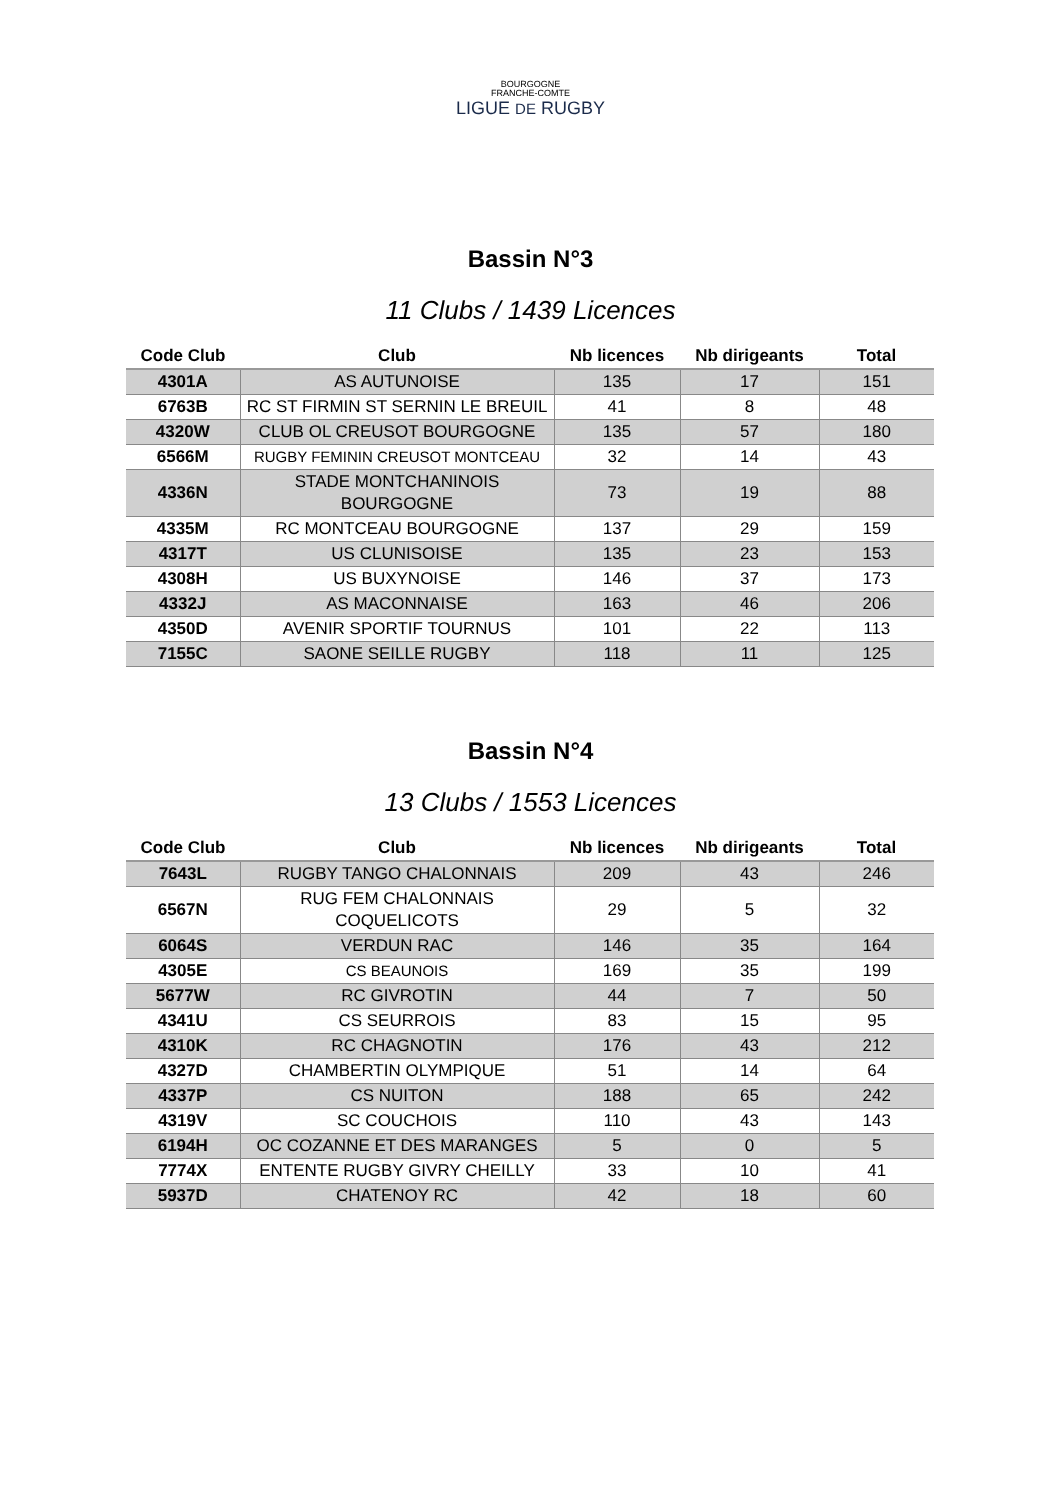BOURGOGNE
FRANCHE-COMTE
LIGUE DE RUGBY
Bassin N°3
11 Clubs / 1439 Licences
| Code Club | Club | Nb licences | Nb dirigeants | Total |
| --- | --- | --- | --- | --- |
| 4301A | AS AUTUNOISE | 135 | 17 | 151 |
| 6763B | RC ST FIRMIN ST SERNIN LE BREUIL | 41 | 8 | 48 |
| 4320W | CLUB OL CREUSOT BOURGOGNE | 135 | 57 | 180 |
| 6566M | RUGBY FEMININ CREUSOT MONTCEAU | 32 | 14 | 43 |
| 4336N | STADE MONTCHANINOIS BOURGOGNE | 73 | 19 | 88 |
| 4335M | RC MONTCEAU BOURGOGNE | 137 | 29 | 159 |
| 4317T | US CLUNISOISE | 135 | 23 | 153 |
| 4308H | US BUXYNOISE | 146 | 37 | 173 |
| 4332J | AS MACONNAISE | 163 | 46 | 206 |
| 4350D | AVENIR SPORTIF TOURNUS | 101 | 22 | 113 |
| 7155C | SAONE SEILLE RUGBY | 118 | 11 | 125 |
Bassin N°4
13 Clubs / 1553 Licences
| Code Club | Club | Nb licences | Nb dirigeants | Total |
| --- | --- | --- | --- | --- |
| 7643L | RUGBY TANGO CHALONNAIS | 209 | 43 | 246 |
| 6567N | RUG FEM CHALONNAIS COQUELICOTS | 29 | 5 | 32 |
| 6064S | VERDUN RAC | 146 | 35 | 164 |
| 4305E | CS BEAUNOIS | 169 | 35 | 199 |
| 5677W | RC GIVROTIN | 44 | 7 | 50 |
| 4341U | CS SEURROIS | 83 | 15 | 95 |
| 4310K | RC CHAGNOTIN | 176 | 43 | 212 |
| 4327D | CHAMBERTIN OLYMPIQUE | 51 | 14 | 64 |
| 4337P | CS NUITON | 188 | 65 | 242 |
| 4319V | SC COUCHOIS | 110 | 43 | 143 |
| 6194H | OC COZANNE ET DES MARANGES | 5 | 0 | 5 |
| 7774X | ENTENTE RUGBY GIVRY CHEILLY | 33 | 10 | 41 |
| 5937D | CHATENOY RC | 42 | 18 | 60 |